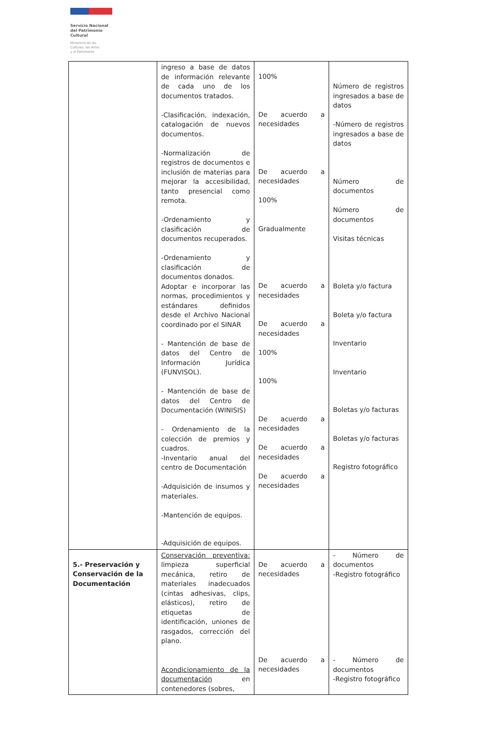Servicio Nacional
del Patrimonio
Cultural
Ministerio de las
Culturas, las Artes
y el Patrimonio
| | ingreso a base de datos de información relevante de cada uno de los documentos tratados. -Clasificación, indexación, catalogación de nuevos documentos. -Normalización de registros de documentos e inclusión de materias para mejorar la accesibilidad, tanto presencial como remota. -Ordenamiento y clasificación de documentos recuperados. -Ordenamiento y clasificación de documentos donados. Adoptar e incorporar las normas, procedimientos y estándares definidos desde el Archivo Nacional coordinado por el SINAR - Mantención de base de datos del Centro de Información Jurídica (FUNVISOL). - Mantención de base de datos del Centro de Documentación (WINISIS) - Ordenamiento de la colección de premios y cuadros. -Inventario anual del centro de Documentación -Adquisición de insumos y materiales. -Mantención de equipos. -Adquisición de equipos. | 100% De acuerdo a necesidades De acuerdo a necesidades 100% Gradualmente De acuerdo a necesidades De acuerdo a necesidades 100% 100% De acuerdo a necesidades De acuerdo a necesidades De acuerdo a necesidades | Número de registros ingresados a base de datos -Número de registros ingresados a base de datos Número de documentos Número de documentos Visitas técnicas Boleta y/o factura Boleta y/o factura Inventario Inventario Boletas y/o facturas Boletas y/o facturas Registro fotográfico |
| 5.- Preservación y Conservación de la Documentación | Conservación preventiva: limpieza superficial mecánica, retiro de materiales inadecuados (cintas adhesivas, clips, elásticos), retiro de etiquetas de identificación, uniones de rasgados, corrección del plano. Acondicionamiento de la documentación en contenedores (sobres, | De acuerdo a necesidades De acuerdo a necesidades | - Número de documentos -Registro fotográfico - Número de documentos -Registro fotográfico |